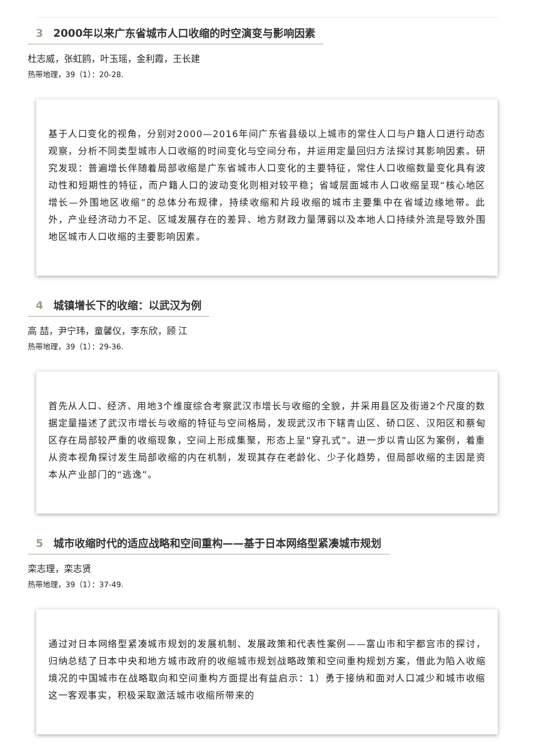3 2000年以来广东省城市人口收缩的时空演变与影响因素
杜志威，张虹鸥，叶玉瑶，金利霞，王长建
热带地理，39（1）：20-28.
基于人口变化的视角，分别对2000—2016年间广东省县级以上城市的常住人口与户籍人口进行动态观察，分析不同类型城市人口收缩的时间变化与空间分布，并运用定量回归方法探讨其影响因素。研究发现：普遍增长伴随着局部收缩是广东省城市人口变化的主要特征，常住人口收缩数量变化具有波动性和短期性的特征，而户籍人口的波动变化则相对较平稳；省域层面城市人口收缩呈现“核心地区增长—外围地区收缩”的总体分布规律，持续收缩和片段收缩的城市主要集中在省域边缘地带。此外，产业经济动力不足、区域发展存在的差异、地方财政力量薄弱以及本地人口持续外流是导致外围地区城市人口收缩的主要影响因素。
4 城镇增长下的收缩：以武汉为例
高 喆，尹宁玮，童馨仪，李东欣，顾 江
热带地理，39（1）：29-36.
首先从人口、经济、用地3个维度综合考察武汉市增长与收缩的全貌，并采用县区及街道2个尺度的数据定量描述了武汉市增长与收缩的特征与空间格局，发现武汉市下辖青山区、硚口区、汉阳区和蔡甸区存在局部较严重的收缩现象，空间上形成集聚，形态上呈“穿孔式”。进一步以青山区为案例，着重从资本视角探讨发生局部收缩的内在机制，发现其存在老龄化、少子化趋势，但局部收缩的主因是资本从产业部门的“逃逸”。
5 城市收缩时代的适应战略和空间重构——基于日本网络型紧凑城市规划
栾志理，栾志贤
热带地理，39（1）：37-49.
通过对日本网络型紧凑城市规划的发展机制、发展政策和代表性案例——富山市和宇都宫市的探讨，归纳总结了日本中央和地方城市政府的收缩城市规划战略政策和空间重构规划方案，借此为陷入收缩境况的中国城市在战略取向和空间重构方面提出有益启示：1）勇于接纳和面对人口减少和城市收缩这一客观事实，积极采取激活城市收缩所带来的